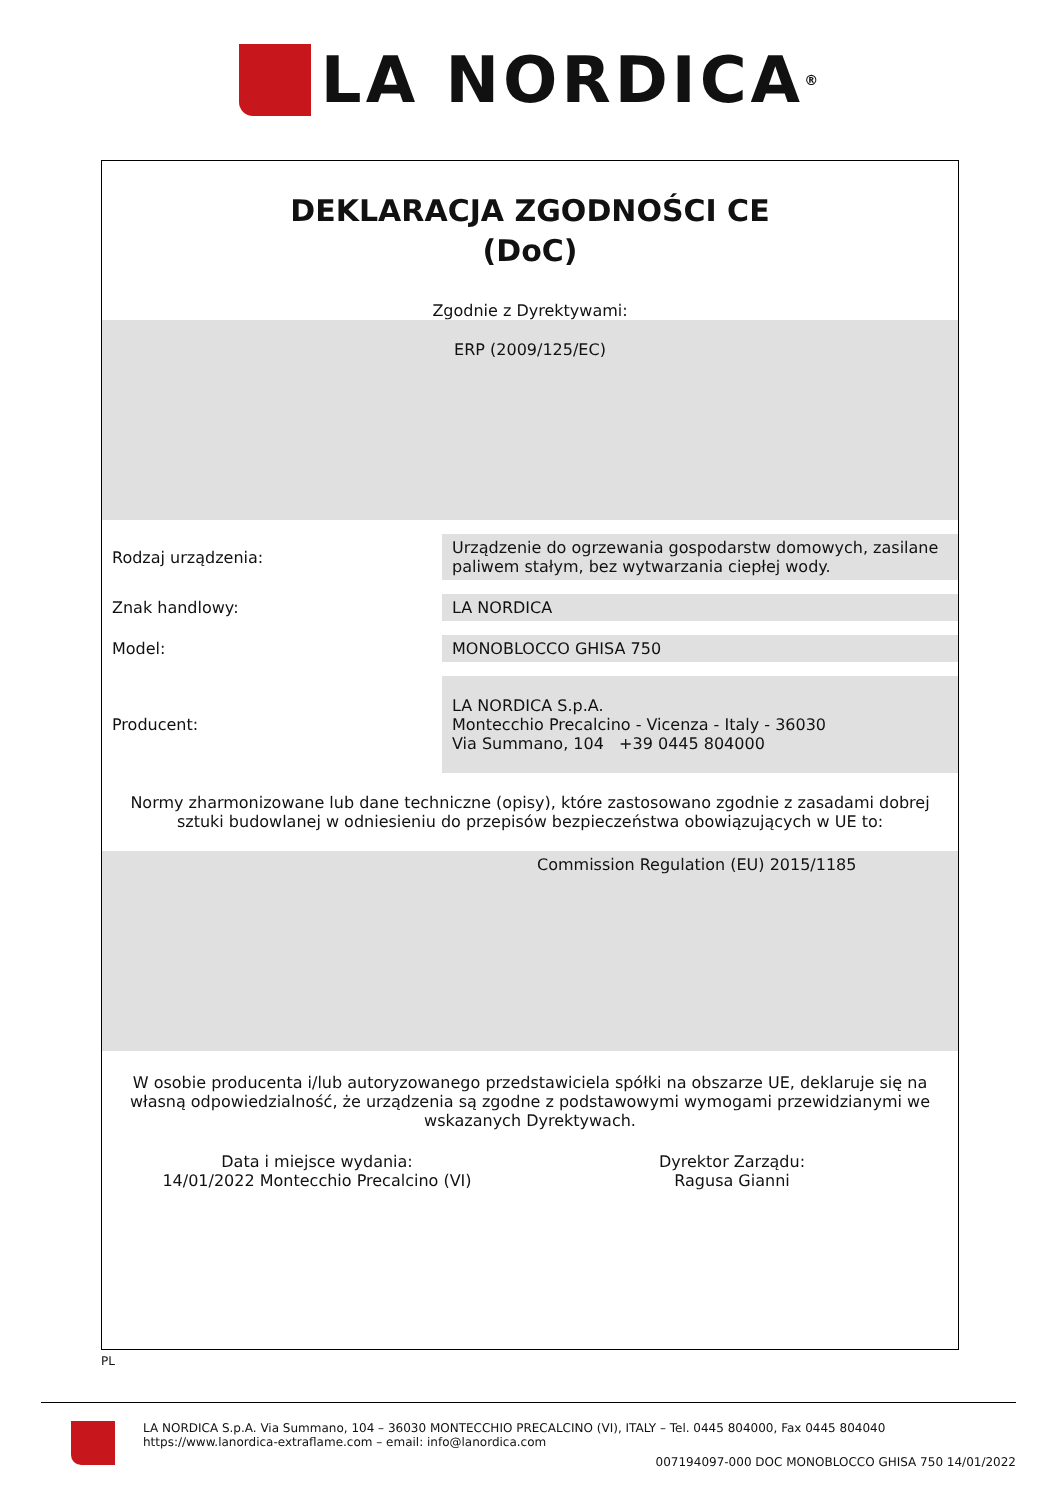LA NORDICA<sup>®</sup>
DEKLARACJA ZGODNOŚCI CE
(DoC)
Zgodnie z Dyrektywami:
ERP (2009/125/EC)
| Rodzaj urządzenia: | Urządzenie do ogrzewania gospodarstw domowych, zasilane paliwem stałym, bez wytwarzania ciepłej wody. |
| Znak handlowy: | LA NORDICA |
| Model: | MONOBLOCCO GHISA 750 |
| Producent: | LA NORDICA S.p.A. Montecchio Precalcino - Vicenza - Italy - 36030 Via Summano, 104 +39 0445 804000 |
Normy zharmonizowane lub dane techniczne (opisy), które zastosowano zgodnie z zasadami dobrej sztuki budowlanej w odniesieniu do przepisów bezpieczeństwa obowiązujących w UE to:
Commission Regulation (EU) 2015/1185
W osobie producenta i/lub autoryzowanego przedstawiciela spółki na obszarze UE, deklaruje się na własną odpowiedzialność, że urządzenia są zgodne z podstawowymi wymogami przewidzianymi we wskazanych Dyrektywach.
Data i miejsce wydania:
14/01/2022 Montecchio Precalcino (VI)
Dyrektor Zarządu:
Ragusa Gianni
PL
LA NORDICA S.p.A. Via Summano, 104 – 36030 MONTECCHIO PRECALCINO (VI), ITALY – Tel. 0445 804000, Fax 0445 804040
https://www.lanordica-extraflame.com – email: info@lanordica.com
007194097-000 DOC MONOBLOCCO GHISA 750 14/01/2022